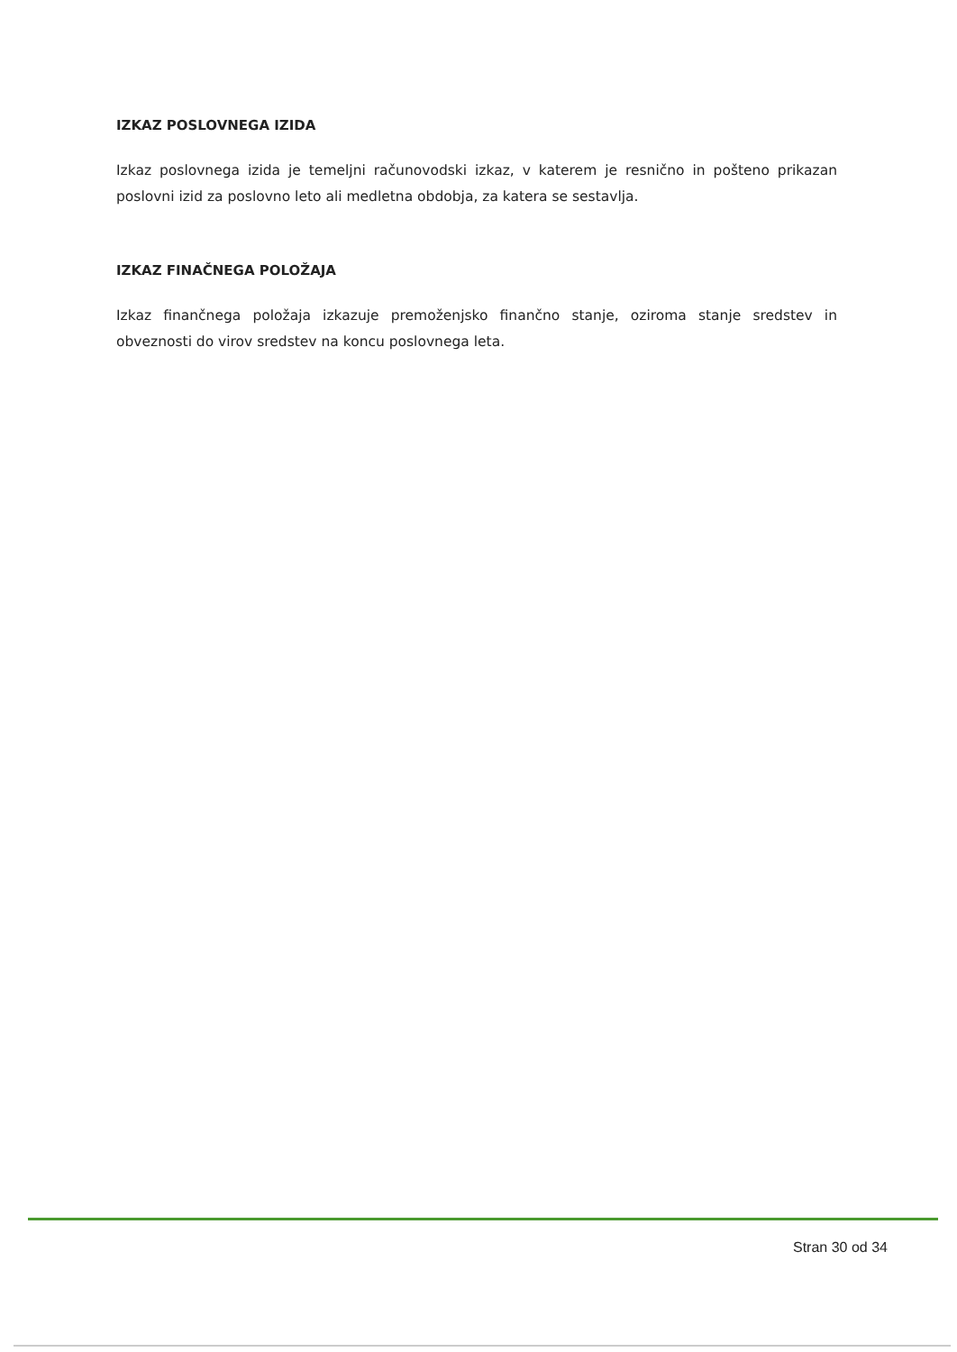IZKAZ POSLOVNEGA IZIDA
Izkaz poslovnega izida je temeljni računovodski izkaz, v katerem je resnično in pošteno prikazan poslovni izid za poslovno leto ali medletna obdobja, za katera se sestavlja.
IZKAZ FINAČNEGA POLOŽAJA
Izkaz finančnega položaja izkazuje premoženjsko finančno stanje, oziroma stanje sredstev in obveznosti do virov sredstev na koncu poslovnega leta.
Stran 30 od 34